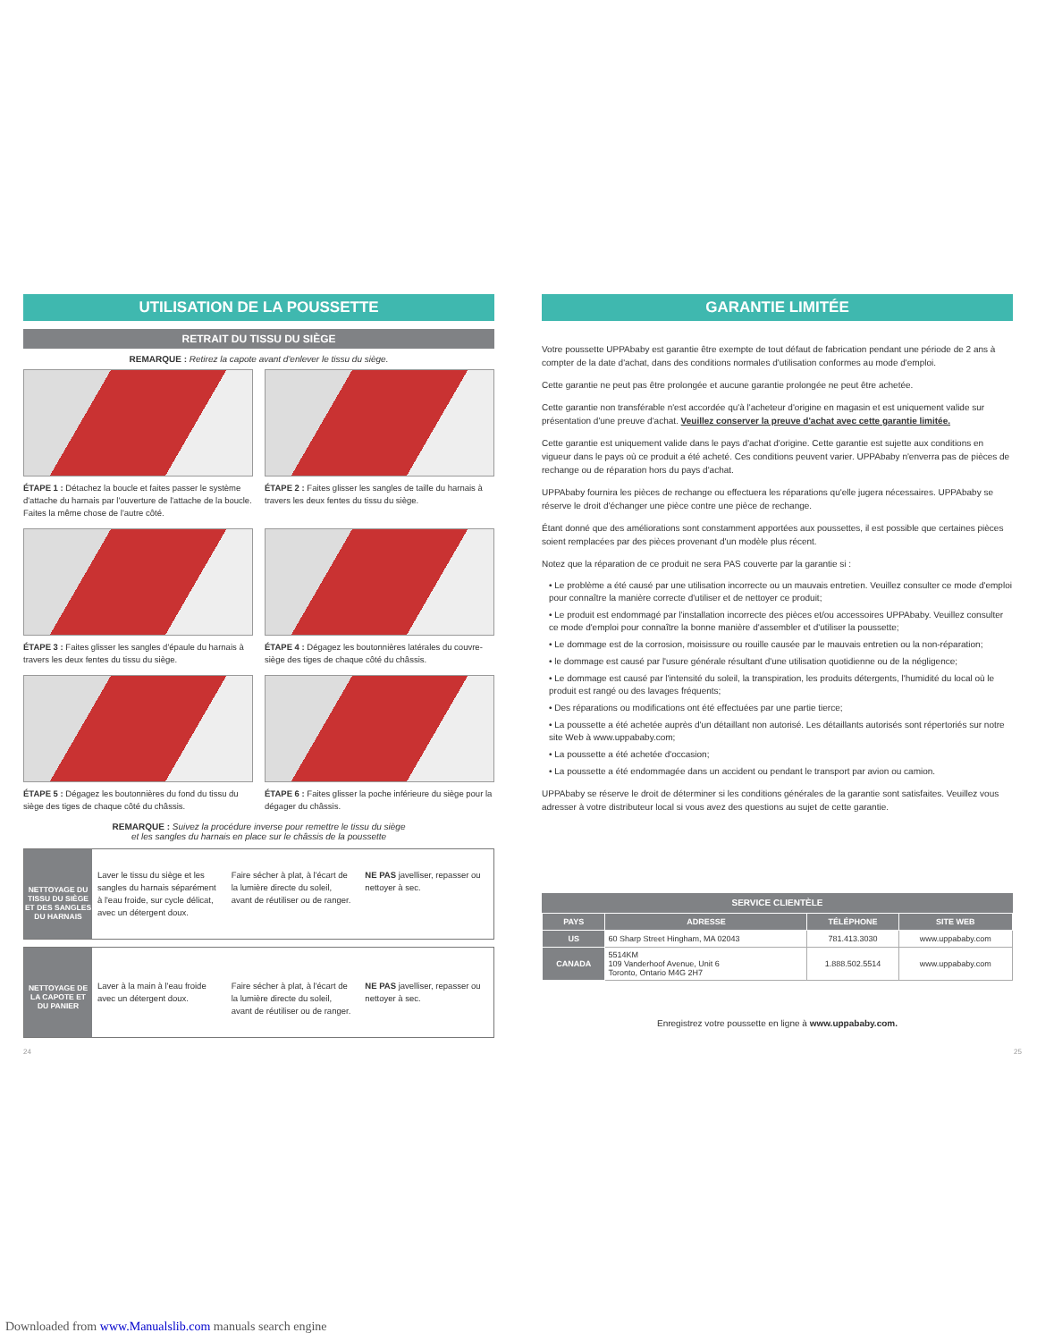UTILISATION DE LA POUSSETTE
RETRAIT DU TISSU DU SIÈGE
REMARQUE : Retirez la capote avant d'enlever le tissu du siège.
ÉTAPE 1 : Détachez la boucle et faites passer le système d'attache du harnais par l'ouverture de l'attache de la boucle. Faites la même chose de l'autre côté.
ÉTAPE 2 : Faites glisser les sangles de taille du harnais à travers les deux fentes du tissu du siège.
ÉTAPE 3 : Faites glisser les sangles d'épaule du harnais à travers les deux fentes du tissu du siège.
ÉTAPE 4 : Dégagez les boutonnières latérales du couvre-siège des tiges de chaque côté du châssis.
ÉTAPE 5 : Dégagez les boutonnières du fond du tissu du siège des tiges de chaque côté du châssis.
ÉTAPE 6 : Faites glisser la poche inférieure du siège pour la dégager du châssis.
REMARQUE : Suivez la procédure inverse pour remettre le tissu du siège
et les sangles du harnais en place sur le châssis de la poussette
NETTOYAGE DU TISSU DU SIÈGE ET DES SANGLES DU HARNAIS
Laver le tissu du siège et les sangles du harnais séparément à l'eau froide, sur cycle délicat, avec un détergent doux.
Faire sécher à plat, à l'écart de la lumière directe du soleil, avant de réutiliser ou de ranger.
NE PAS javelliser, repasser ou nettoyer à sec.
NETTOYAGE DE LA CAPOTE ET DU PANIER
Laver à la main à l'eau froide avec un détergent doux.
Faire sécher à plat, à l'écart de la lumière directe du soleil, avant de réutiliser ou de ranger.
NE PAS javelliser, repasser ou nettoyer à sec.
GARANTIE LIMITÉE
Votre poussette UPPAbaby est garantie être exempte de tout défaut de fabrication pendant une période de 2 ans à compter de la date d'achat, dans des conditions normales d'utilisation conformes au mode d'emploi.
Cette garantie ne peut pas être prolongée et aucune garantie prolongée ne peut être achetée.
Cette garantie non transférable n'est accordée qu'à l'acheteur d'origine en magasin et est uniquement valide sur présentation d'une preuve d'achat. Veuillez conserver la preuve d'achat avec cette garantie limitée.
Cette garantie est uniquement valide dans le pays d'achat d'origine. Cette garantie est sujette aux conditions en vigueur dans le pays où ce produit a été acheté. Ces conditions peuvent varier. UPPAbaby n'enverra pas de pièces de rechange ou de réparation hors du pays d'achat.
UPPAbaby fournira les pièces de rechange ou effectuera les réparations qu'elle jugera nécessaires. UPPAbaby se réserve le droit d'échanger une pièce contre une pièce de rechange.
Étant donné que des améliorations sont constamment apportées aux poussettes, il est possible que certaines pièces soient remplacées par des pièces provenant d'un modèle plus récent.
Notez que la réparation de ce produit ne sera PAS couverte par la garantie si :
• Le problème a été causé par une utilisation incorrecte ou un mauvais entretien. Veuillez consulter ce mode d'emploi pour connaître la manière correcte d'utiliser et de nettoyer ce produit;
• Le produit est endommagé par l'installation incorrecte des pièces et/ou accessoires UPPAbaby. Veuillez consulter ce mode d'emploi pour connaître la bonne manière d'assembler et d'utiliser la poussette;
• Le dommage est de la corrosion, moisissure ou rouille causée par le mauvais entretien ou la non-réparation;
• le dommage est causé par l'usure générale résultant d'une utilisation quotidienne ou de la négligence;
• Le dommage est causé par l'intensité du soleil, la transpiration, les produits détergents, l'humidité du local où le produit est rangé ou des lavages fréquents;
• Des réparations ou modifications ont été effectuées par une partie tierce;
• La poussette a été achetée auprès d'un détaillant non autorisé. Les détaillants autorisés sont répertoriés sur notre site Web à www.uppababy.com;
• La poussette a été achetée d'occasion;
• La poussette a été endommagée dans un accident ou pendant le transport par avion ou camion.
UPPAbaby se réserve le droit de déterminer si les conditions générales de la garantie sont satisfaites. Veuillez vous adresser à votre distributeur local si vous avez des questions au sujet de cette garantie.
SERVICE CLIENTÈLE
| PAYS | ADRESSE | TÉLÉPHONE | SITE WEB |
| --- | --- | --- | --- |
| US | 60 Sharp Street Hingham, MA 02043 | 781.413.3030 | www.uppababy.com |
| CANADA | 5514KM 109 Vanderhoof Avenue, Unit 6 Toronto, Ontario M4G 2H7 | 1.888.502.5514 | www.uppababy.com |
Enregistrez votre poussette en ligne à www.uppababy.com.
24 25
Downloaded from www.Manualslib.com manuals search engine